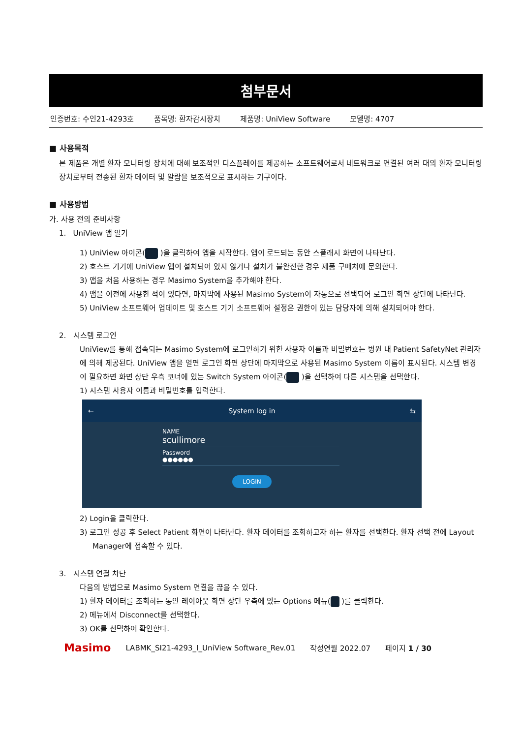첨부문서
인증번호: 수인21-4293호 품목명: 환자감시장치 제품명: UniView Software 모델명: 4707
■ 사용목적
본 제품은 개별 환자 모니터링 장치에 대해 보조적인 디스플레이를 제공하는 소프트웨어로서 네트워크로 연결된 여러 대의 환자 모니터링 장치로부터 전송된 환자 데이터 및 알람을 보조적으로 표시하는 기구이다.
■ 사용방법
가. 사용 전의 준비사항
1. UniView 앱 열기
1) UniView 아이콘( )을 클릭하여 앱을 시작한다. 앱이 로드되는 동안 스플래시 화면이 나타난다.
2) 호스트 기기에 UniView 앱이 설치되어 있지 않거나 설치가 불완전한 경우 제품 구매처에 문의한다.
3) 앱을 처음 사용하는 경우 Masimo System을 추가해야 한다.
4) 앱을 이전에 사용한 적이 있다면, 마지막에 사용된 Masimo System이 자동으로 선택되어 로그인 화면 상단에 나타난다.
5) UniView 소프트웨어 업데이트 및 호스트 기기 소프트웨어 설정은 권한이 있는 담당자에 의해 설치되어야 한다.
2. 시스템 로그인
UniView를 통해 접속되는 Masimo System에 로그인하기 위한 사용자 이름과 비밀번호는 병원 내 Patient SafetyNet 관리자에 의해 제공된다. UniView 앱을 열면 로그인 화면 상단에 마지막으로 사용된 Masimo System 이름이 표시된다. 시스템 변경이 필요하면 화면 상단 우측 코너에 있는 Switch System 아이콘( )을 선택하여 다른 시스템을 선택한다.
1) 시스템 사용자 이름과 비밀번호를 입력한다.
← System log in ⇆
NAME
scullimore
Password
●●●●●●
LOGIN
2) Login을 클릭한다.
3) 로그인 성공 후 Select Patient 화면이 나타난다. 환자 데이터를 조회하고자 하는 환자를 선택한다. 환자 선택 전에 Layout Manager에 접속할 수 있다.
3. 시스템 연결 차단
다음의 방법으로 Masimo System 연결을 끊을 수 있다.
1) 환자 데이터를 조회하는 동안 레이아웃 화면 상단 우측에 있는 Options 메뉴( )를 클릭한다.
2) 메뉴에서 Disconnect를 선택한다.
3) OK를 선택하여 확인한다.
Masimo LABMK_SI21-4293_I_UniView Software_Rev.01 작성연월 2022.07 페이지 1 / 30